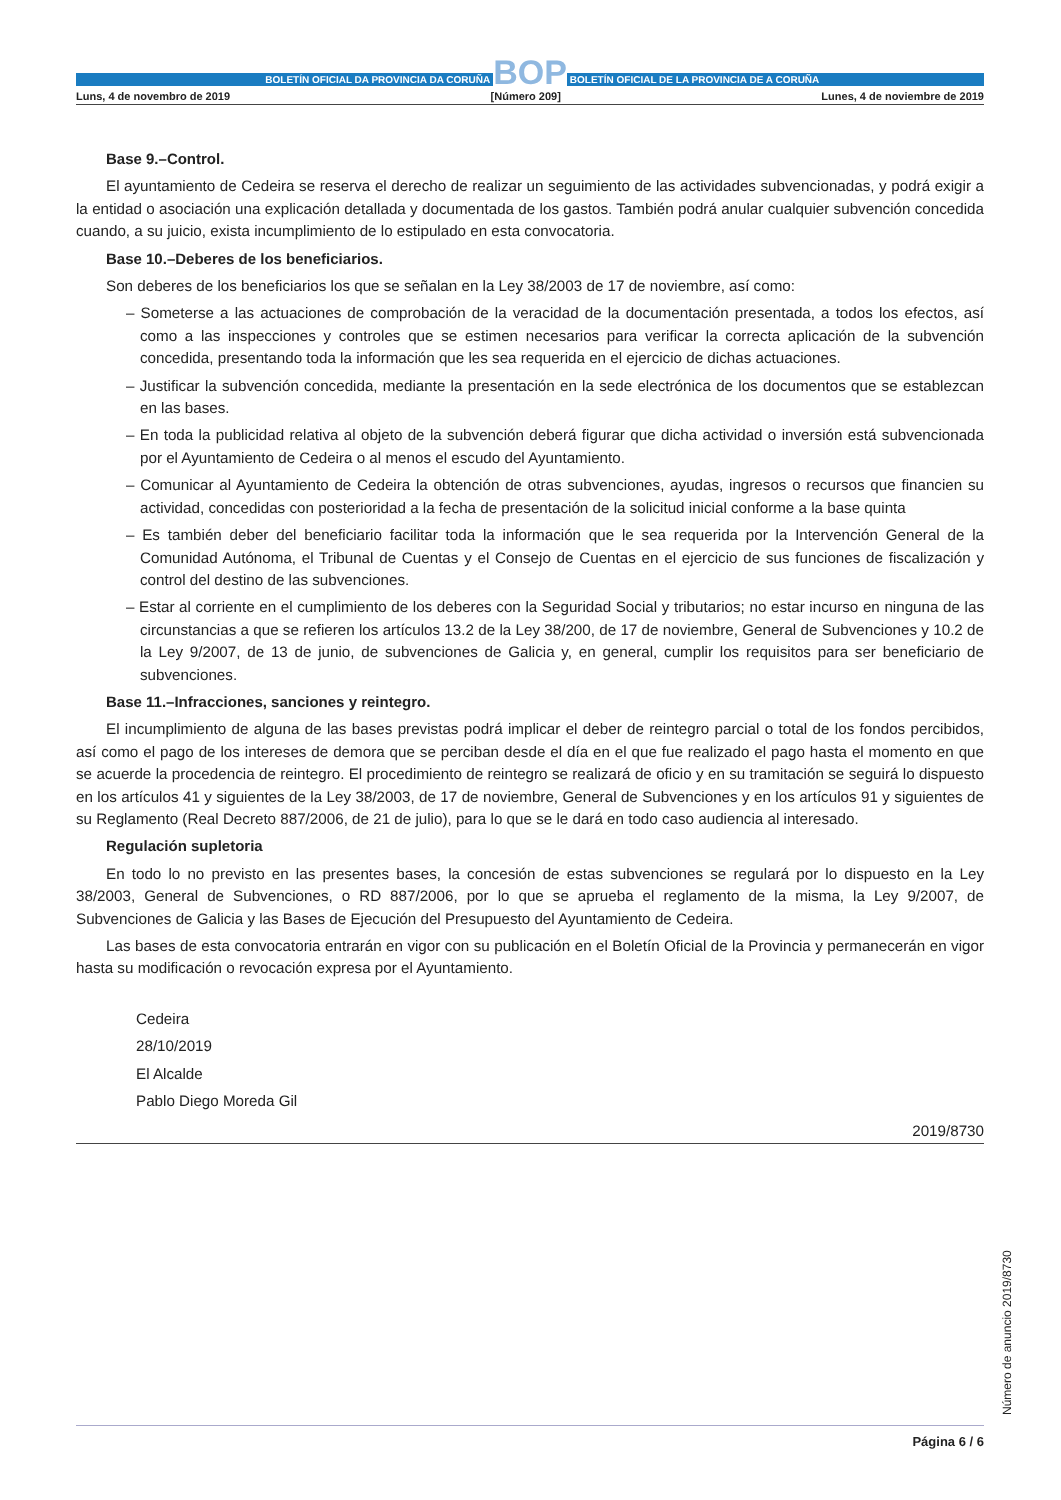BOLETÍN OFICIAL DA PROVINCIA DA CORUÑA
BOP
BOLETÍN OFICIAL DE LA PROVINCIA DE A CORUÑA
Luns, 4 de novembro de 2019 [Número 209] Lunes, 4 de noviembre de 2019
Base 9.–Control.
El ayuntamiento de Cedeira se reserva el derecho de realizar un seguimiento de las actividades subvencionadas, y podrá exigir a la entidad o asociación una explicación detallada y documentada de los gastos. También podrá anular cualquier subvención concedida cuando, a su juicio, exista incumplimiento de lo estipulado en esta convocatoria.
Base 10.–Deberes de los beneficiarios.
Son deberes de los beneficiarios los que se señalan en la Ley 38/2003 de 17 de noviembre, así como:
– Someterse a las actuaciones de comprobación de la veracidad de la documentación presentada, a todos los efectos, así como a las inspecciones y controles que se estimen necesarios para verificar la correcta aplicación de la subvención concedida, presentando toda la información que les sea requerida en el ejercicio de dichas actuaciones.
– Justificar la subvención concedida, mediante la presentación en la sede electrónica de los documentos que se establezcan en las bases.
– En toda la publicidad relativa al objeto de la subvención deberá figurar que dicha actividad o inversión está subvencionada por el Ayuntamiento de Cedeira o al menos el escudo del Ayuntamiento.
– Comunicar al Ayuntamiento de Cedeira la obtención de otras subvenciones, ayudas, ingresos o recursos que financien su actividad, concedidas con posterioridad a la fecha de presentación de la solicitud inicial conforme a la base quinta
– Es también deber del beneficiario facilitar toda la información que le sea requerida por la Intervención General de la Comunidad Autónoma, el Tribunal de Cuentas y el Consejo de Cuentas en el ejercicio de sus funciones de fiscalización y control del destino de las subvenciones.
– Estar al corriente en el cumplimiento de los deberes con la Seguridad Social y tributarios; no estar incurso en ninguna de las circunstancias a que se refieren los artículos 13.2 de la Ley 38/200, de 17 de noviembre, General de Subvenciones y 10.2 de la Ley 9/2007, de 13 de junio, de subvenciones de Galicia y, en general, cumplir los requisitos para ser beneficiario de subvenciones.
Base 11.–Infracciones, sanciones y reintegro.
El incumplimiento de alguna de las bases previstas podrá implicar el deber de reintegro parcial o total de los fondos percibidos, así como el pago de los intereses de demora que se perciban desde el día en el que fue realizado el pago hasta el momento en que se acuerde la procedencia de reintegro. El procedimiento de reintegro se realizará de oficio y en su tramitación se seguirá lo dispuesto en los artículos 41 y siguientes de la Ley 38/2003, de 17 de noviembre, General de Subvenciones y en los artículos 91 y siguientes de su Reglamento (Real Decreto 887/2006, de 21 de julio), para lo que se le dará en todo caso audiencia al interesado.
Regulación supletoria
En todo lo no previsto en las presentes bases, la concesión de estas subvenciones se regulará por lo dispuesto en la Ley 38/2003, General de Subvenciones, o RD 887/2006, por lo que se aprueba el reglamento de la misma, la Ley 9/2007, de Subvenciones de Galicia y las Bases de Ejecución del Presupuesto del Ayuntamiento de Cedeira.
Las bases de esta convocatoria entrarán en vigor con su publicación en el Boletín Oficial de la Provincia y permanecerán en vigor hasta su modificación o revocación expresa por el Ayuntamiento.
Cedeira
28/10/2019
El Alcalde
Pablo Diego Moreda Gil
2019/8730
Número de anuncio 2019/8730
Página 6 / 6